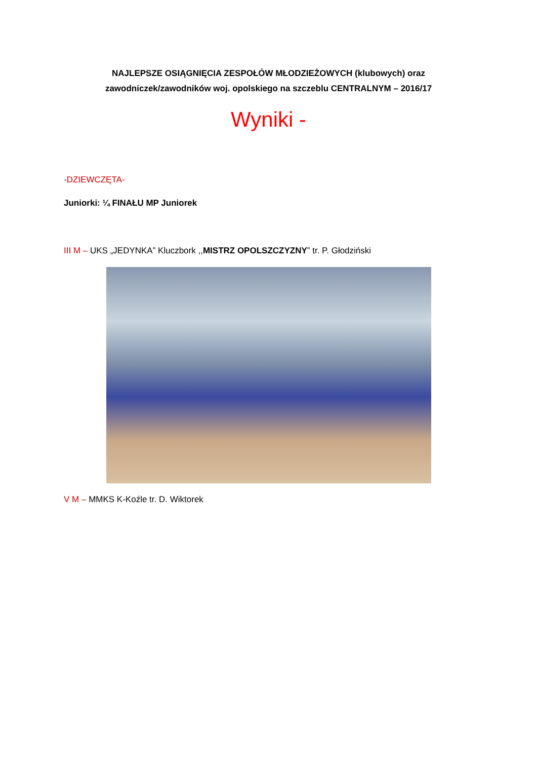NAJLEPSZE OSIĄGNIĘCIA ZESPOŁÓW MŁODZIEŻOWYCH (klubowych) oraz
zawodniczek/zawodników woj. opolskiego na szczeblu CENTRALNYM – 2016/17
Wyniki -
-DZIEWCZĘTA-
Juniorki: ¼ FINAŁU MP Juniorek
III M – UKS „JEDYNKA” Kluczbork ,,MISTRZ OPOLSZCZYZNY” tr. P. Głodziński
V M – MMKS K-Koźle tr. D. Wiktorek